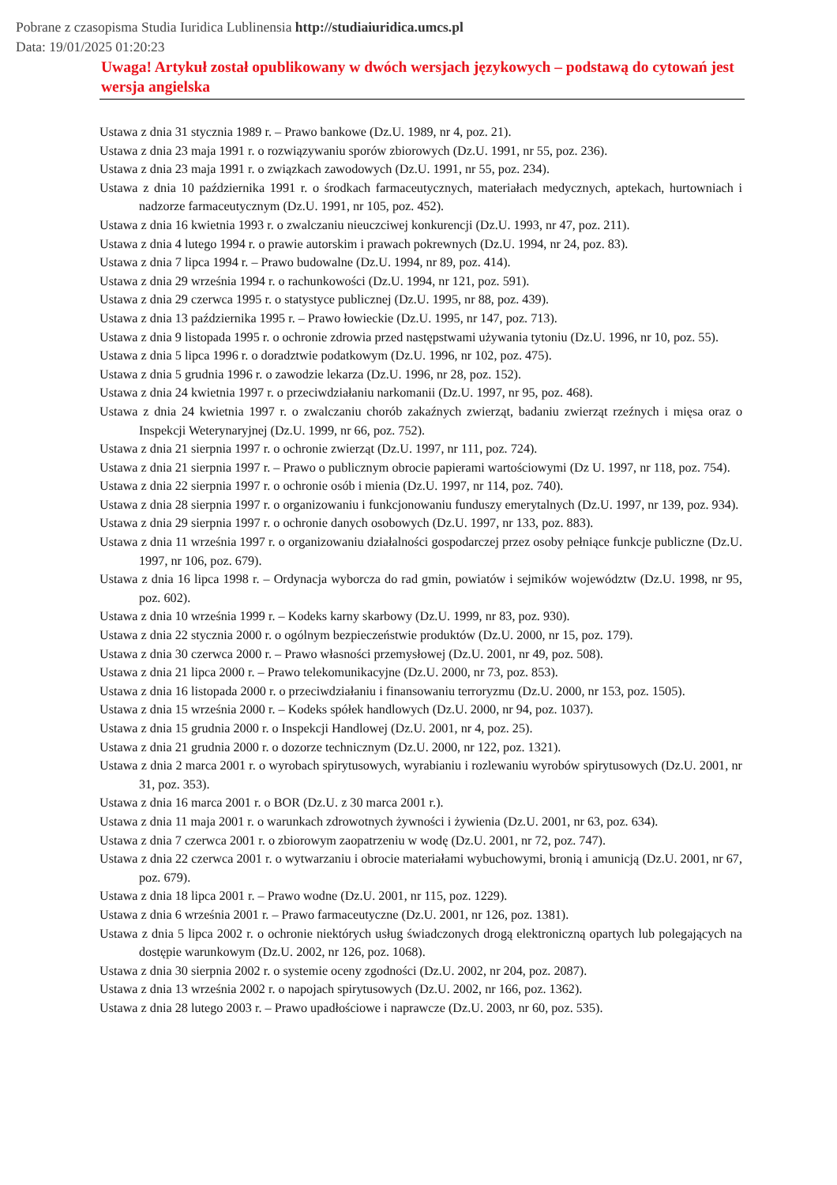Pobrane z czasopisma Studia Iuridica Lublinensia http://studiaiuridica.umcs.pl
Data: 19/01/2025 01:20:23
Uwaga! Artykuł został opublikowany w dwóch wersjach językowych – podstawą do cytowań jest wersja angielska
Ustawa z dnia 31 stycznia 1989 r. – Prawo bankowe (Dz.U. 1989, nr 4, poz. 21).
Ustawa z dnia 23 maja 1991 r. o rozwiązywaniu sporów zbiorowych (Dz.U. 1991, nr 55, poz. 236).
Ustawa z dnia 23 maja 1991 r. o związkach zawodowych (Dz.U. 1991, nr 55, poz. 234).
Ustawa z dnia 10 października 1991 r. o środkach farmaceutycznych, materiałach medycznych, aptekach, hurtowniach i nadzorze farmaceutycznym (Dz.U. 1991, nr 105, poz. 452).
Ustawa z dnia 16 kwietnia 1993 r. o zwalczaniu nieuczciwej konkurencji (Dz.U. 1993, nr 47, poz. 211).
Ustawa z dnia 4 lutego 1994 r. o prawie autorskim i prawach pokrewnych (Dz.U. 1994, nr 24, poz. 83).
Ustawa z dnia 7 lipca 1994 r. – Prawo budowalne (Dz.U. 1994, nr 89, poz. 414).
Ustawa z dnia 29 września 1994 r. o rachunkowości (Dz.U. 1994, nr 121, poz. 591).
Ustawa z dnia 29 czerwca 1995 r. o statystyce publicznej (Dz.U. 1995, nr 88, poz. 439).
Ustawa z dnia 13 października 1995 r. – Prawo łowieckie (Dz.U. 1995, nr 147, poz. 713).
Ustawa z dnia 9 listopada 1995 r. o ochronie zdrowia przed następstwami używania tytoniu (Dz.U. 1996, nr 10, poz. 55).
Ustawa z dnia 5 lipca 1996 r. o doradztwie podatkowym (Dz.U. 1996, nr 102, poz. 475).
Ustawa z dnia 5 grudnia 1996 r. o zawodzie lekarza (Dz.U. 1996, nr 28, poz. 152).
Ustawa z dnia 24 kwietnia 1997 r. o przeciwdziałaniu narkomanii (Dz.U. 1997, nr 95, poz. 468).
Ustawa z dnia 24 kwietnia 1997 r. o zwalczaniu chorób zakaźnych zwierząt, badaniu zwierząt rzeźnych i mięsa oraz o Inspekcji Weterynaryjnej (Dz.U. 1999, nr 66, poz. 752).
Ustawa z dnia 21 sierpnia 1997 r. o ochronie zwierząt (Dz.U. 1997, nr 111, poz. 724).
Ustawa z dnia 21 sierpnia 1997 r. – Prawo o publicznym obrocie papierami wartościowymi (Dz U. 1997, nr 118, poz. 754).
Ustawa z dnia 22 sierpnia 1997 r. o ochronie osób i mienia (Dz.U. 1997, nr 114, poz. 740).
Ustawa z dnia 28 sierpnia 1997 r. o organizowaniu i funkcjonowaniu funduszy emerytalnych (Dz.U. 1997, nr 139, poz. 934).
Ustawa z dnia 29 sierpnia 1997 r. o ochronie danych osobowych (Dz.U. 1997, nr 133, poz. 883).
Ustawa z dnia 11 września 1997 r. o organizowaniu działalności gospodarczej przez osoby pełniące funkcje publiczne (Dz.U. 1997, nr 106, poz. 679).
Ustawa z dnia 16 lipca 1998 r. – Ordynacja wyborcza do rad gmin, powiatów i sejmików województw (Dz.U. 1998, nr 95, poz. 602).
Ustawa z dnia 10 września 1999 r. – Kodeks karny skarbowy (Dz.U. 1999, nr 83, poz. 930).
Ustawa z dnia 22 stycznia 2000 r. o ogólnym bezpieczeństwie produktów (Dz.U. 2000, nr 15, poz. 179).
Ustawa z dnia 30 czerwca 2000 r. – Prawo własności przemysłowej (Dz.U. 2001, nr 49, poz. 508).
Ustawa z dnia 21 lipca 2000 r. – Prawo telekomunikacyjne (Dz.U. 2000, nr 73, poz. 853).
Ustawa z dnia 16 listopada 2000 r. o przeciwdziałaniu i finansowaniu terroryzmu (Dz.U. 2000, nr 153, poz. 1505).
Ustawa z dnia 15 września 2000 r. – Kodeks spółek handlowych (Dz.U. 2000, nr 94, poz. 1037).
Ustawa z dnia 15 grudnia 2000 r. o Inspekcji Handlowej (Dz.U. 2001, nr 4, poz. 25).
Ustawa z dnia 21 grudnia 2000 r. o dozorze technicznym (Dz.U. 2000, nr 122, poz. 1321).
Ustawa z dnia 2 marca 2001 r. o wyrobach spirytusowych, wyrabianiu i rozlewaniu wyrobów spirytusowych (Dz.U. 2001, nr 31, poz. 353).
Ustawa z dnia 16 marca 2001 r. o BOR (Dz.U. z 30 marca 2001 r.).
Ustawa z dnia 11 maja 2001 r. o warunkach zdrowotnych żywności i żywienia (Dz.U. 2001, nr 63, poz. 634).
Ustawa z dnia 7 czerwca 2001 r. o zbiorowym zaopatrzeniu w wodę (Dz.U. 2001, nr 72, poz. 747).
Ustawa z dnia 22 czerwca 2001 r. o wytwarzaniu i obrocie materiałami wybuchowymi, bronią i amunicją (Dz.U. 2001, nr 67, poz. 679).
Ustawa z dnia 18 lipca 2001 r. – Prawo wodne (Dz.U. 2001, nr 115, poz. 1229).
Ustawa z dnia 6 września 2001 r. – Prawo farmaceutyczne (Dz.U. 2001, nr 126, poz. 1381).
Ustawa z dnia 5 lipca 2002 r. o ochronie niektórych usług świadczonych drogą elektroniczną opartych lub polegających na dostępie warunkowym (Dz.U. 2002, nr 126, poz. 1068).
Ustawa z dnia 30 sierpnia 2002 r. o systemie oceny zgodności (Dz.U. 2002, nr 204, poz. 2087).
Ustawa z dnia 13 września 2002 r. o napojach spirytusowych (Dz.U. 2002, nr 166, poz. 1362).
Ustawa z dnia 28 lutego 2003 r. – Prawo upadłościowe i naprawcze (Dz.U. 2003, nr 60, poz. 535).